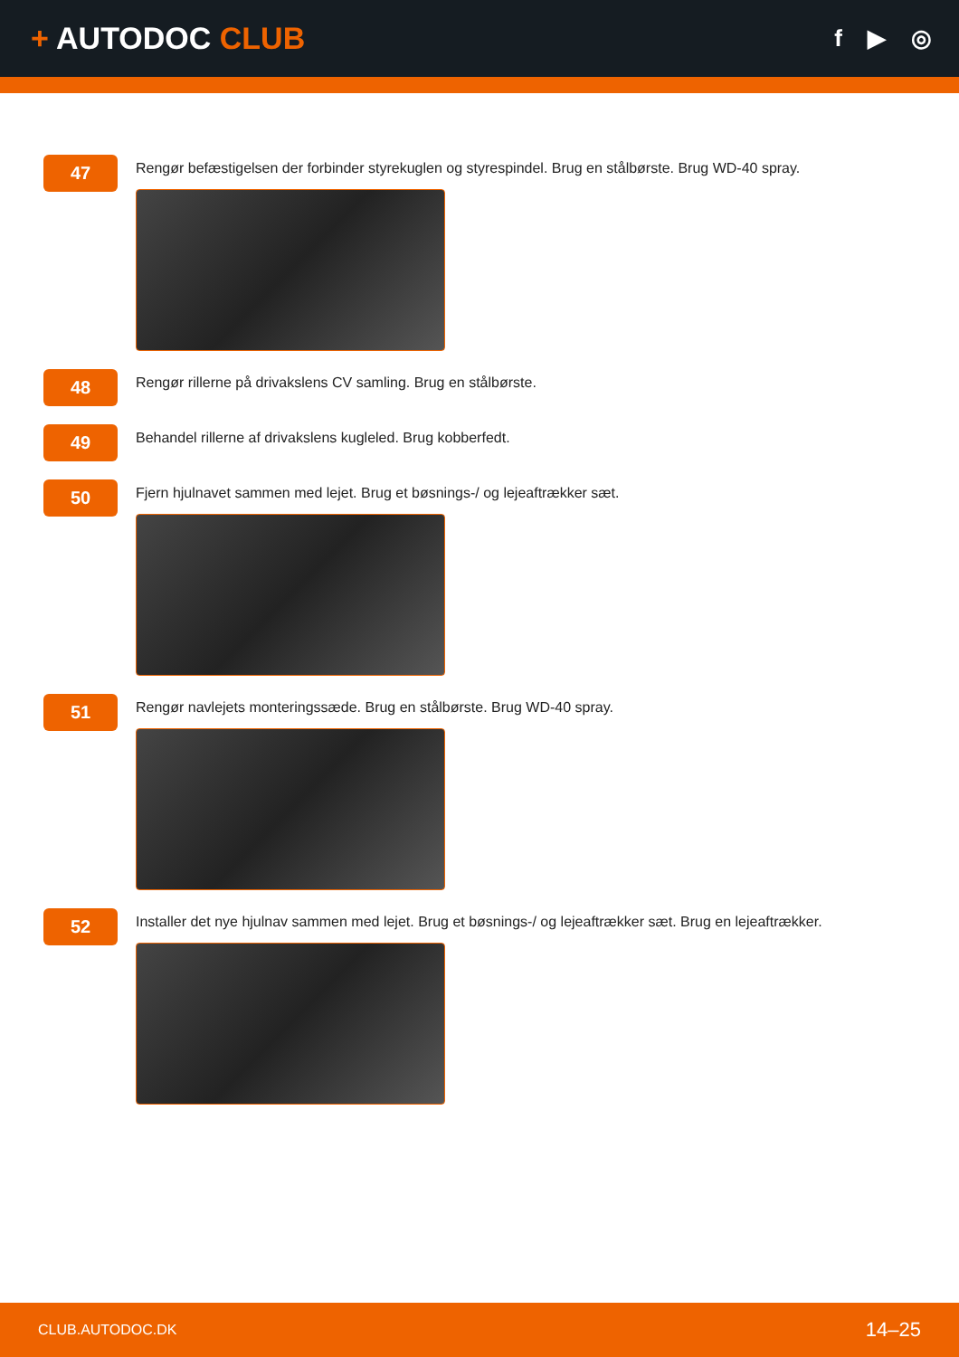+ AUTODOC CLUB
f ▶ ◎
47
Rengør befæstigelsen der forbinder styrekuglen og styrespindel. Brug en stålbørste. Brug WD-40 spray.
48
Rengør rillerne på drivakslens CV samling. Brug en stålbørste.
49
Behandel rillerne af drivakslens kugleled. Brug kobberfedt.
50
Fjern hjulnavet sammen med lejet. Brug et bøsnings-/ og lejeaftrækker sæt.
51
Rengør navlejets monteringssæde. Brug en stålbørste. Brug WD-40 spray.
52
Installer det nye hjulnav sammen med lejet. Brug et bøsnings-/ og lejeaftrækker sæt. Brug en lejeaftrækker.
CLUB.AUTODOC.DK 14–25